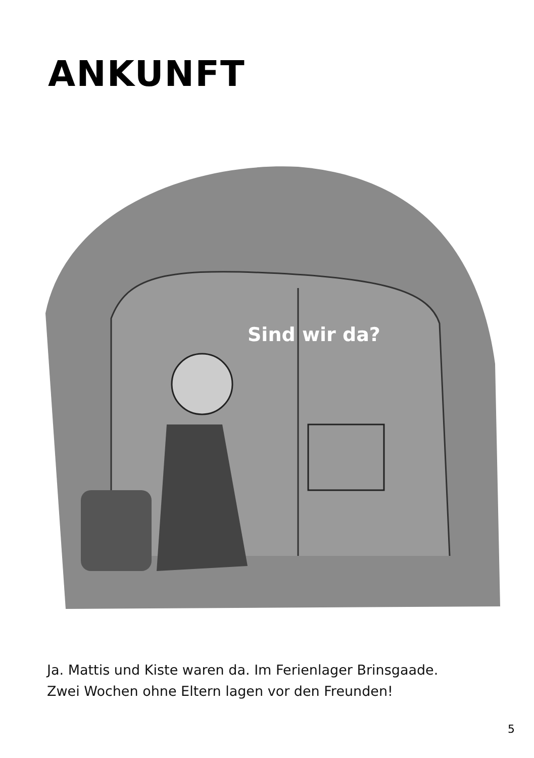ANKUNFT
Sind wir da?
Ja. Mattis und Kiste waren da. Im Ferienlager Brinsgaade.
Zwei Wochen ohne Eltern lagen vor den Freunden!
5